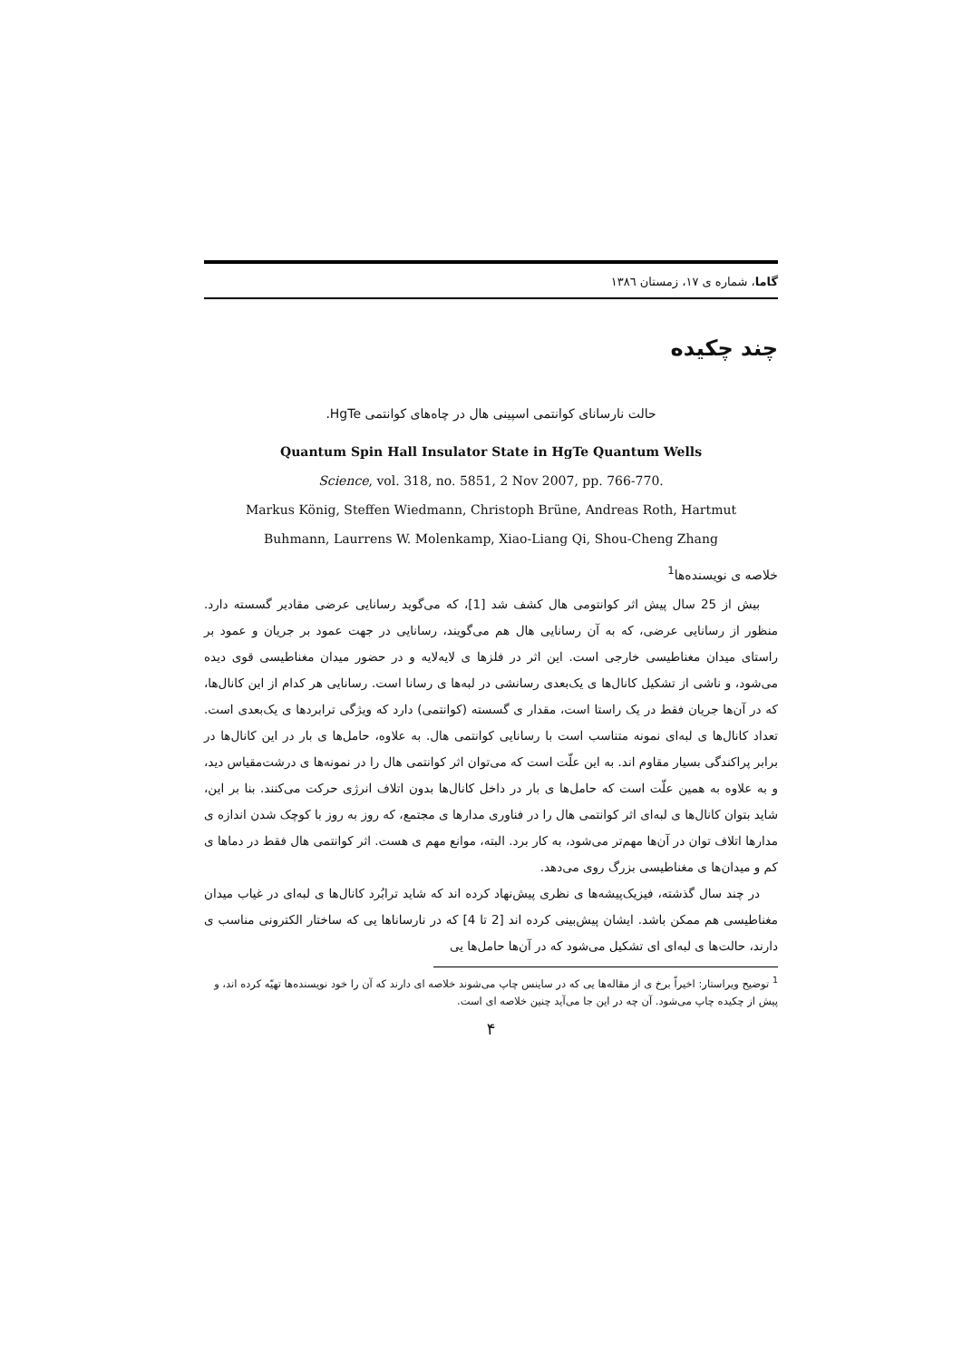گاما، شماره ی ۱۷، زمستان ۱۳۸٦
چند چکیده
حالت نارسانای کوانتمی اسپینی هال در چاه‌های کوانتمی HgTe.
Quantum Spin Hall Insulator State in HgTe Quantum Wells
Science, vol. 318, no. 5851, 2 Nov 2007, pp. 766-770.
Markus König, Steffen Wiedmann, Christoph Brüne, Andreas Roth, Hartmut
Buhmann, Laurrens W. Molenkamp, Xiao-Liang Qi, Shou-Cheng Zhang
خلاصه ی نویسنده‌ها<sup>1</sup>
بیش از 25 سال پیش اثر کوانتومی هال کشف شد [1]، که می‌گوید رسانایی عرضی مقادیر گسسته دارد. منظور از رسانایی عرضی، که به آن رسانایی هال هم می‌گویند، رسانایی در جهت عمود بر جریان و عمود بر راستای میدان مغناطیسی خارجی است. این اثر در فلزها ی لایه‌لایه و در حضور میدان مغناطیسی قوی دیده می‌شود، و ناشی از تشکیل کانال‌ها ی یک‌بعدی رسانشی در لبه‌ها ی رسانا است. رسانایی هر کدام از این کانال‌ها، که در آن‌ها جریان فقط در یک راستا است، مقدار ی گسسته (کوانتمی) دارد که ویژگی ترابردها ی یک‌بعدی است. تعداد کانال‌ها ی لبه‌ای نمونه متناسب است با رسانایی کوانتمی هال. به علاوه، حامل‌ها ی بار در این کانال‌ها در برابر پراکندگی بسیار مقاوم اند. به این علّت است که می‌توان اثر کوانتمی هال را در نمونه‌ها ی درشت‌مقیاس دید، و به علاوه به همین علّت است که حامل‌ها ی بار در داخل کانال‌ها بدون اتلاف انرژی حرکت می‌کنند. بنا بر این، شاید بتوان کانال‌ها ی لبه‌ای اثر کوانتمی هال را در فناوری مدارها ی مجتمع، که روز به روز با کوچک شدن اندازه ی مدارها اتلاف توان در آن‌ها مهم‌تر می‌شود، به کار برد. البته، موانع مهم ی هست. اثر کوانتمی هال فقط در دماها ی کم و میدان‌ها ی مغناطیسی بزرگ روی می‌دهد.
در چند سال گذشته، فیزیک‌پیشه‌ها ی نظری پیش‌نهاد کرده اند که شاید ترابُرد کانال‌ها ی لبه‌ای در غیاب میدان مغناطیسی هم ممکن باشد. ایشان پیش‌بینی کرده اند [2 تا 4] که در نارساناها یی که ساختار الکترونی مناسب ی دارند، حالت‌ها ی لبه‌ای ای تشکیل می‌شود که در آن‌ها حامل‌ها یی
<sup>1</sup> توضیح ویراستار: اخیراً برخ ی از مقاله‌ها یی که در ساینس چاپ می‌شوند خلاصه ای دارند که آن را خود نویسنده‌ها تهیّه کرده اند، و پیش از چکیده چاپ می‌شود. آن چه در این جا می‌آید چنین خلاصه ای است.
۴